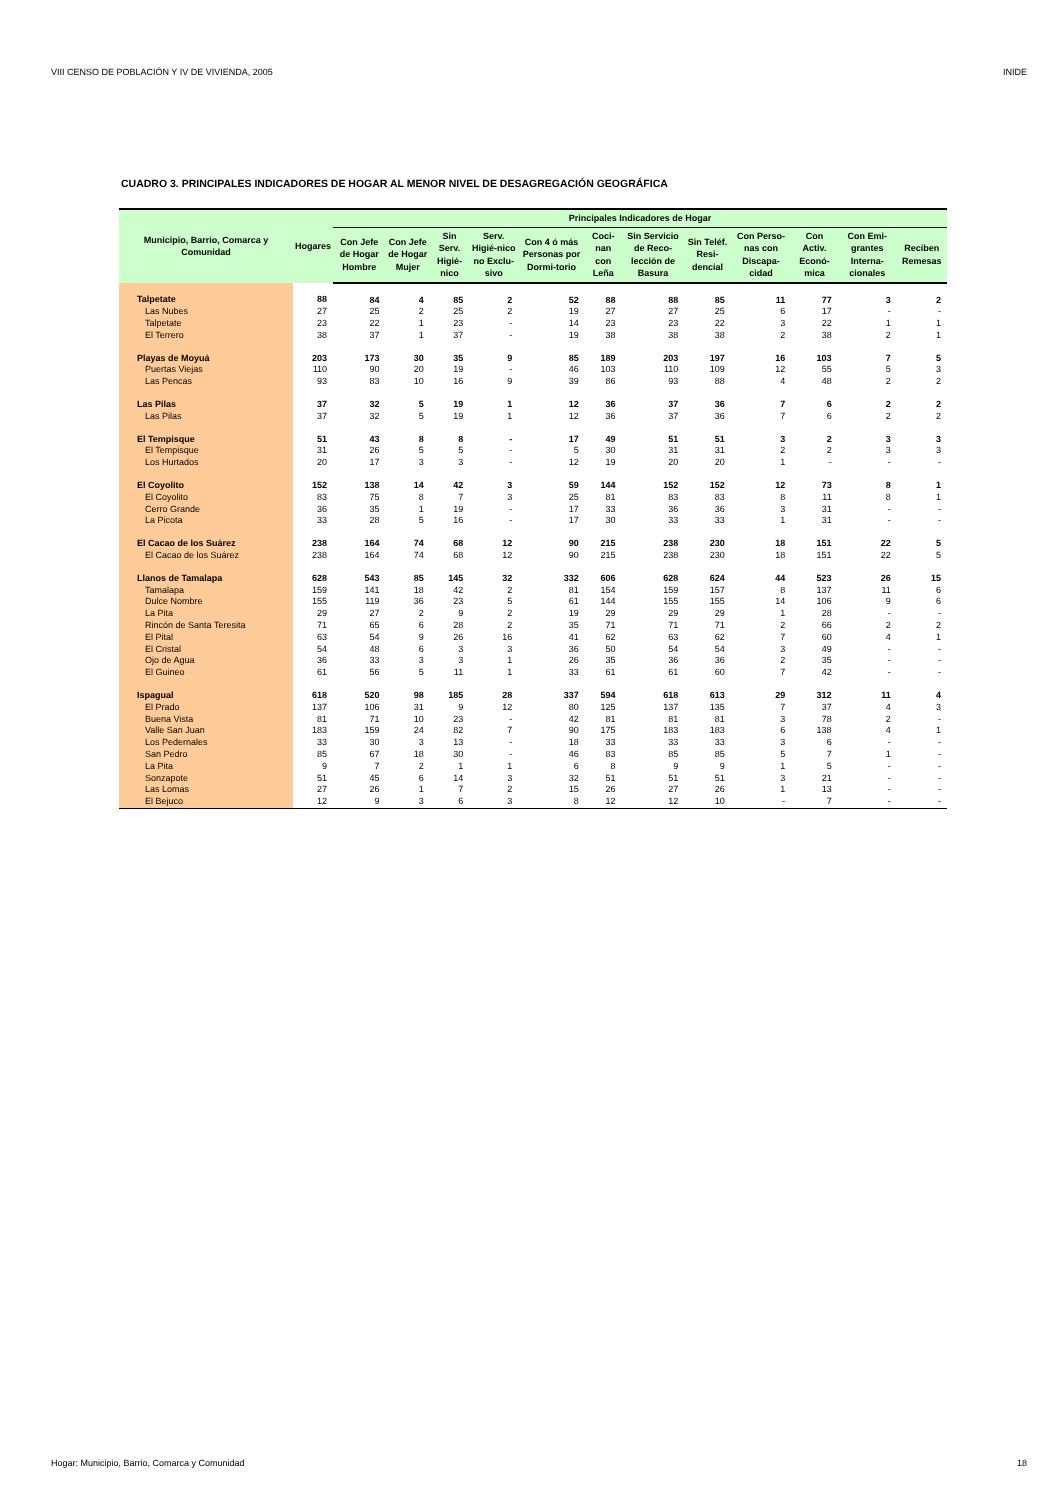VIII CENSO DE POBLACIÓN Y IV DE VIVIENDA, 2005 INIDE
CUADRO 3. PRINCIPALES INDICADORES DE HOGAR AL MENOR NIVEL DE DESAGREGACIÓN GEOGRÁFICA
| Municipio, Barrio, Comarca y Comunidad | Hogares | Principales Indicadores de Hogar | | | | | | | | | | | |
| --- | --- | --- | --- | --- | --- | --- | --- | --- | --- | --- | --- | --- | --- |
| | | Con Jefe de Hogar Hombre | Con Jefe de Hogar Mujer | Sin Serv. Higié-nico | Serv. Higié-nico no Exclu-sivo | Con 4 ó más Personas por Dormi-torio | Coci-nan con Leña | Sin Servicio de Reco-lección de Basura | Sin Teléf. Resi-dencial | Con Perso-nas con Discapa-cidad | Con Activ. Econó-mica | Con Emi-grantes Interna-cionales | Reciben Remesas |
| Talpetate | 88 | 84 | 4 | 85 | 2 | 52 | 88 | 88 | 85 | 11 | 77 | 3 | 2 |
| Las Nubes | 27 | 25 | 2 | 25 | 2 | 19 | 27 | 27 | 25 | 6 | 17 | - | - |
| Talpetate | 23 | 22 | 1 | 23 | - | 14 | 23 | 23 | 22 | 3 | 22 | 1 | 1 |
| El Terrero | 38 | 37 | 1 | 37 | - | 19 | 38 | 38 | 38 | 2 | 38 | 2 | 1 |
| Playas de Moyuá | 203 | 173 | 30 | 35 | 9 | 85 | 189 | 203 | 197 | 16 | 103 | 7 | 5 |
| Puertas Viejas | 110 | 90 | 20 | 19 | - | 46 | 103 | 110 | 109 | 12 | 55 | 5 | 3 |
| Las Pencas | 93 | 83 | 10 | 16 | 9 | 39 | 86 | 93 | 88 | 4 | 48 | 2 | 2 |
| Las Pilas | 37 | 32 | 5 | 19 | 1 | 12 | 36 | 37 | 36 | 7 | 6 | 2 | 2 |
| Las Pilas | 37 | 32 | 5 | 19 | 1 | 12 | 36 | 37 | 36 | 7 | 6 | 2 | 2 |
| El Tempisque | 51 | 43 | 8 | 8 | - | 17 | 49 | 51 | 51 | 3 | 2 | 3 | 3 |
| El Tempisque | 31 | 26 | 5 | 5 | - | 5 | 30 | 31 | 31 | 2 | 2 | 3 | 3 |
| Los Hurtados | 20 | 17 | 3 | 3 | - | 12 | 19 | 20 | 20 | 1 | - | - | - |
| El Coyolito | 152 | 138 | 14 | 42 | 3 | 59 | 144 | 152 | 152 | 12 | 73 | 8 | 1 |
| El Coyolito | 83 | 75 | 8 | 7 | 3 | 25 | 81 | 83 | 83 | 8 | 11 | 8 | 1 |
| Cerro Grande | 36 | 35 | 1 | 19 | - | 17 | 33 | 36 | 36 | 3 | 31 | - | - |
| La Picota | 33 | 28 | 5 | 16 | - | 17 | 30 | 33 | 33 | 1 | 31 | - | - |
| El Cacao de los Suárez | 238 | 164 | 74 | 68 | 12 | 90 | 215 | 238 | 230 | 18 | 151 | 22 | 5 |
| El Cacao de los Suárez | 238 | 164 | 74 | 68 | 12 | 90 | 215 | 238 | 230 | 18 | 151 | 22 | 5 |
| Llanos de Tamalapa | 628 | 543 | 85 | 145 | 32 | 332 | 606 | 628 | 624 | 44 | 523 | 26 | 15 |
| Tamalapa | 159 | 141 | 18 | 42 | 2 | 81 | 154 | 159 | 157 | 8 | 137 | 11 | 6 |
| Dulce Nombre | 155 | 119 | 36 | 23 | 5 | 61 | 144 | 155 | 155 | 14 | 106 | 9 | 6 |
| La Pita | 29 | 27 | 2 | 9 | 2 | 19 | 29 | 29 | 29 | 1 | 28 | - | - |
| Rincón de Santa Teresita | 71 | 65 | 6 | 28 | 2 | 35 | 71 | 71 | 71 | 2 | 66 | 2 | 2 |
| El Pital | 63 | 54 | 9 | 26 | 16 | 41 | 62 | 63 | 62 | 7 | 60 | 4 | 1 |
| El Cristal | 54 | 48 | 6 | 3 | 3 | 36 | 50 | 54 | 54 | 3 | 49 | - | - |
| Ojo de Agua | 36 | 33 | 3 | 3 | 1 | 26 | 35 | 36 | 36 | 2 | 35 | - | - |
| El Guineo | 61 | 56 | 5 | 11 | 1 | 33 | 61 | 61 | 60 | 7 | 42 | - | - |
| Ispagual | 618 | 520 | 98 | 185 | 28 | 337 | 594 | 618 | 613 | 29 | 312 | 11 | 4 |
| El Prado | 137 | 106 | 31 | 9 | 12 | 80 | 125 | 137 | 135 | 7 | 37 | 4 | 3 |
| Buena Vista | 81 | 71 | 10 | 23 | - | 42 | 81 | 81 | 81 | 3 | 78 | 2 | - |
| Valle San Juan | 183 | 159 | 24 | 82 | 7 | 90 | 175 | 183 | 183 | 6 | 138 | 4 | 1 |
| Los Pedernales | 33 | 30 | 3 | 13 | - | 18 | 33 | 33 | 33 | 3 | 6 | - | - |
| San Pedro | 85 | 67 | 18 | 30 | - | 46 | 83 | 85 | 85 | 5 | 7 | 1 | - |
| La Pita | 9 | 7 | 2 | 1 | 1 | 6 | 8 | 9 | 9 | 1 | 5 | - | - |
| Sonzapote | 51 | 45 | 6 | 14 | 3 | 32 | 51 | 51 | 51 | 3 | 21 | - | - |
| Las Lomas | 27 | 26 | 1 | 7 | 2 | 15 | 26 | 27 | 26 | 1 | 13 | - | - |
| El Bejuco | 12 | 9 | 3 | 6 | 3 | 8 | 12 | 12 | 10 | - | 7 | - | - |
Hogar: Municipio, Barrio, Comarca y Comunidad 18